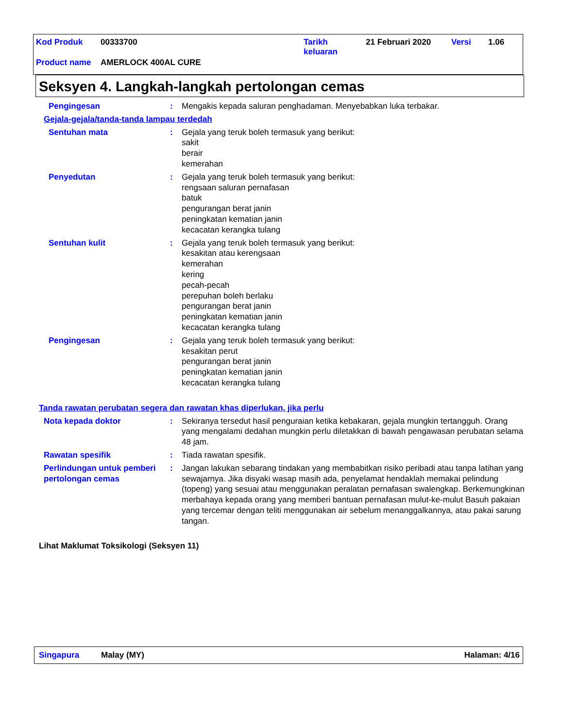Kod Produk 00333700 Tarikh
keluaran
21 Februari 2020 Versi 1.06
Product name AMERLOCK 400AL CURE
Seksyen 4. Langkah-langkah pertolongan cemas
Pengingesan : Mengakis kepada saluran penghadaman. Menyebabkan luka terbakar.
Gejala-gejala/tanda-tanda lampau terdedah
Sentuhan mata : Gejala yang teruk boleh termasuk yang berikut:
sakit
berair
kemerahan
Penyedutan : Gejala yang teruk boleh termasuk yang berikut:
rengsaan saluran pernafasan
batuk
pengurangan berat janin
peningkatan kematian janin
kecacatan kerangka tulang
Sentuhan kulit : Gejala yang teruk boleh termasuk yang berikut:
kesakitan atau kerengsaan
kemerahan
kering
pecah-pecah
perepuhan boleh berlaku
pengurangan berat janin
peningkatan kematian janin
kecacatan kerangka tulang
Pengingesan : Gejala yang teruk boleh termasuk yang berikut:
kesakitan perut
pengurangan berat janin
peningkatan kematian janin
kecacatan kerangka tulang
Tanda rawatan perubatan segera dan rawatan khas diperlukan, jika perlu
Nota kepada doktor : Sekiranya tersedut hasil penguraian ketika kebakaran, gejala mungkin tertangguh. Orang yang mengalami dedahan mungkin perlu diletakkan di bawah pengawasan perubatan selama 48 jam.
Rawatan spesifik : Tiada rawatan spesifik.
Perlindungan untuk pemberi pertolongan cemas
: Jangan lakukan sebarang tindakan yang membabitkan risiko peribadi atau tanpa latihan yang sewajarnya. Jika disyaki wasap masih ada, penyelamat hendaklah memakai pelindung (topeng) yang sesuai atau menggunakan peralatan pernafasan swalengkap. Berkemungkinan merbahaya kepada orang yang memberi bantuan pernafasan mulut-ke-mulut Basuh pakaian yang tercemar dengan teliti menggunakan air sebelum menanggalkannya, atau pakai sarung tangan.
Lihat Maklumat Toksikologi (Seksyen 11)
Singapura Malay (MY) Halaman: 4/16